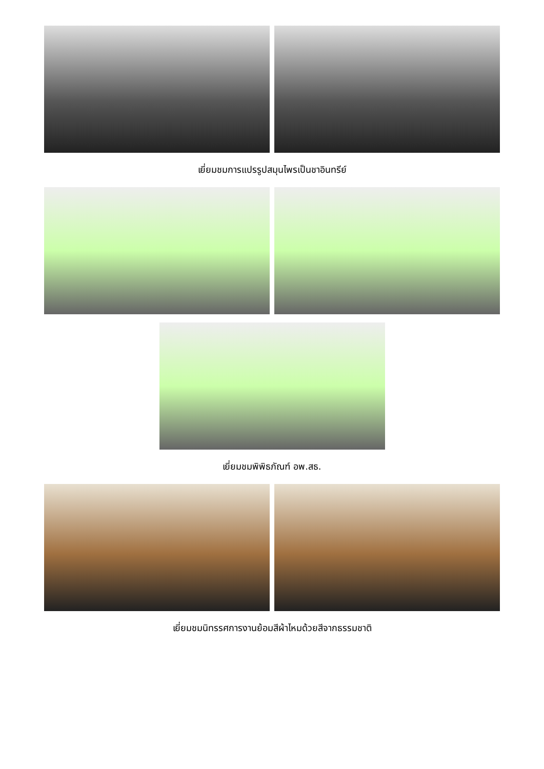เยี่ยมชมการแปรรูปสมุนไพรเป็นชาอินทรีย์
เยี่ยมชมพิพิธภัณฑ์ อพ.สธ.
เยี่ยมชมนิทรรศการงานย้อมสีผ้าไหมด้วยสีจากธรรมชาติ